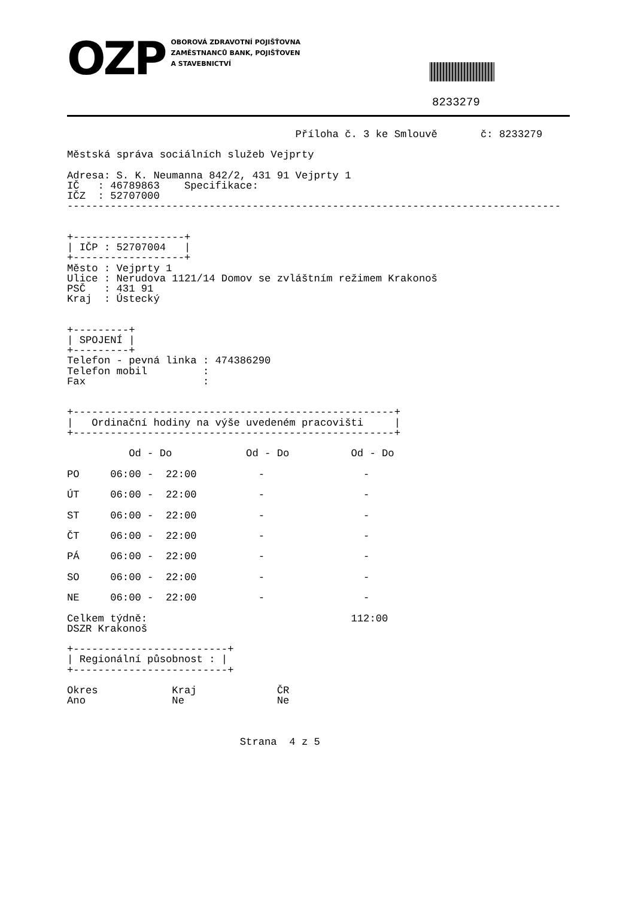OZP OBOROVÁ ZDRAVOTNÍ POJIŠŤOVNA
ZAMĚSTNANCŮ BANK, POJIŠŤOVEN
A STAVEBNICTVÍ
8233279
                                     Příloha č. 3 ke Smlouvě       č: 8233279

Městská správa sociálních služeb Vejprty

Adresa: S. K. Neumanna 842/2, 431 91 Vejprty 1
IČ   : 46789863    Specifikace:
IČZ  : 52707000
--------------------------------------------------------------------------------


+------------------+
| IČP : 52707004   |
+------------------+
Město : Vejprty 1
Ulice : Nerudova 1121/14 Domov se zvláštním režimem Krakonoš
PSČ   : 431 91
Kraj  : Ústecký


+---------+
| SPOJENÍ |
+---------+
Telefon - pevná linka : 474386290
Telefon mobil         :
Fax                   :


+----------------------------------------------------+
|   Ordinační hodiny na výše uvedeném pracovišti     |
+----------------------------------------------------+

          Od - Do            Od - Do          Od - Do

PO     06:00 -  22:00          -                -

ÚT     06:00 -  22:00          -                -

ST     06:00 -  22:00          -                -

ČT     06:00 -  22:00          -                -

PÁ     06:00 -  22:00          -                -

SO     06:00 -  22:00          -                -

NE     06:00 -  22:00          -                -

Celkem týdně:                                 112:00
DSZR Krakonoš

+-------------------------+
| Regionální působnost : |
+-------------------------+

Okres            Kraj             ČR
Ano              Ne               Ne



                            Strana  4 z 5